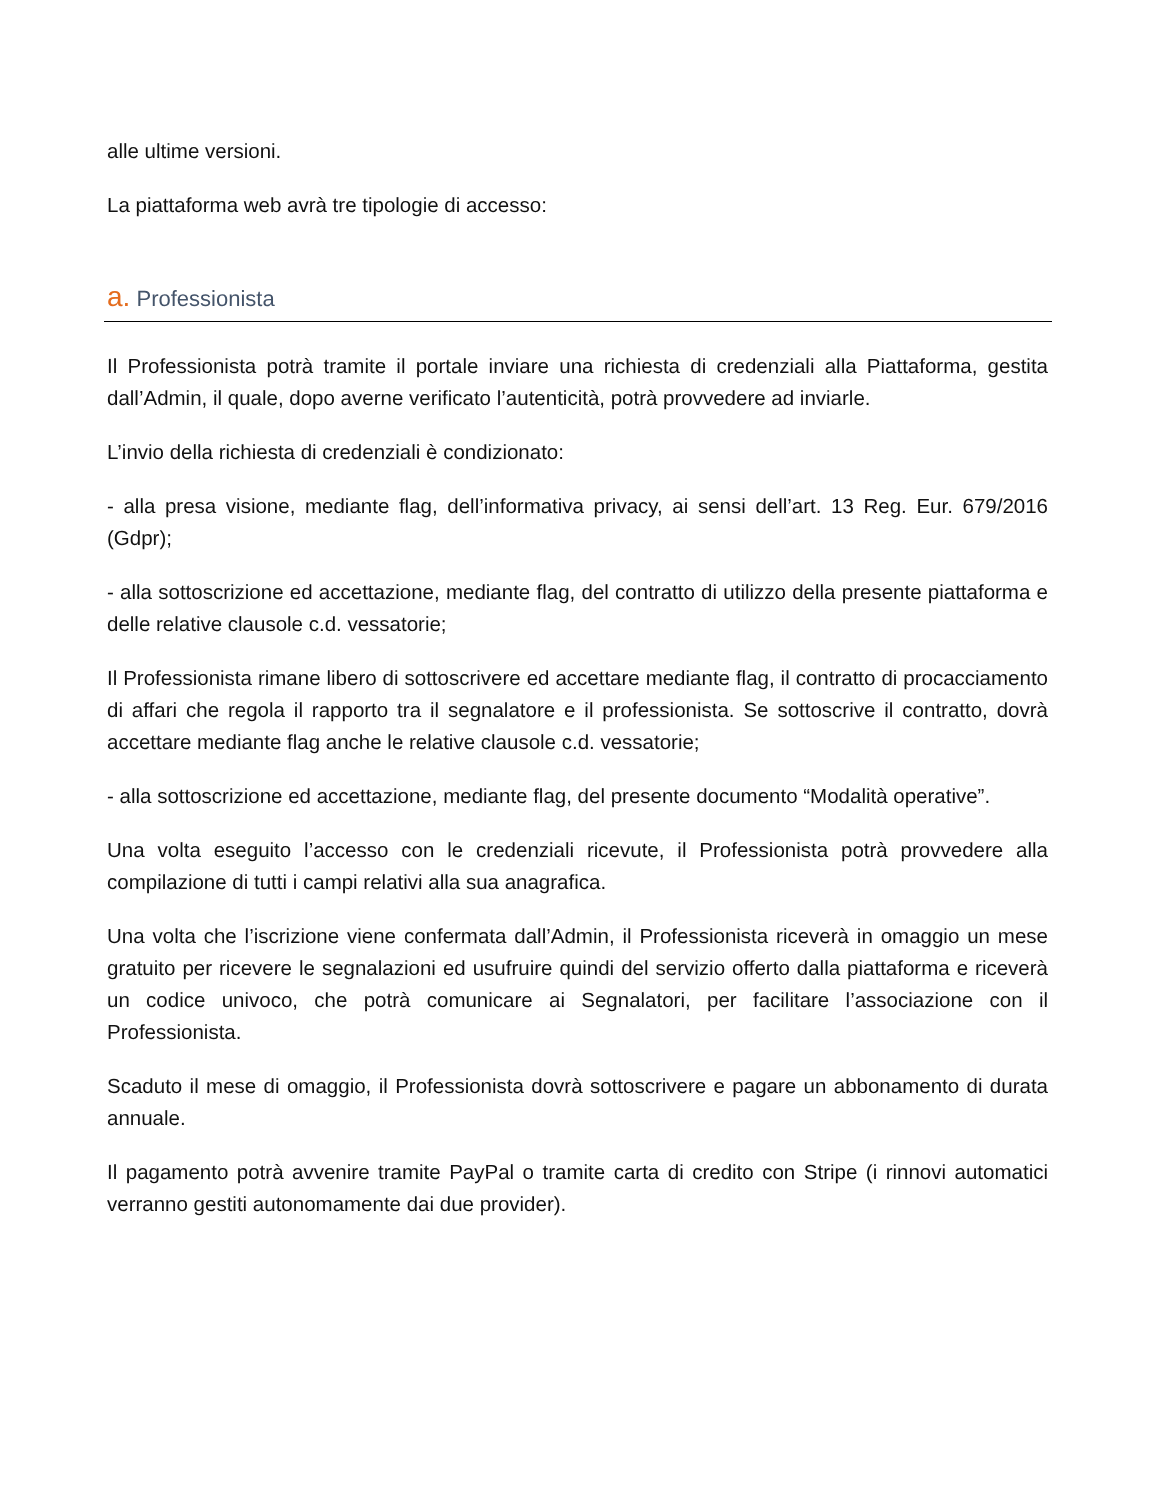alle ultime versioni.
La piattaforma web avrà tre tipologie di accesso:
a. Professionista
Il Professionista potrà tramite il portale inviare una richiesta di credenziali alla Piattaforma, gestita dall’Admin, il quale, dopo averne verificato l’autenticità, potrà provvedere ad inviarle.
L’invio della richiesta di credenziali è condizionato:
- alla presa visione, mediante flag, dell’informativa privacy, ai sensi dell’art. 13 Reg. Eur. 679/2016 (Gdpr);
- alla sottoscrizione ed accettazione, mediante flag, del contratto di utilizzo della presente piattaforma e delle relative clausole c.d. vessatorie;
Il Professionista rimane libero di sottoscrivere ed accettare mediante flag, il contratto di procacciamento di affari che regola il rapporto tra il segnalatore e il professionista. Se sottoscrive il contratto, dovrà accettare mediante flag anche le relative clausole c.d. vessatorie;
- alla sottoscrizione ed accettazione, mediante flag, del presente documento “Modalità operative”.
Una volta eseguito l’accesso con le credenziali ricevute, il Professionista potrà provvedere alla compilazione di tutti i campi relativi alla sua anagrafica.
Una volta che l’iscrizione viene confermata dall’Admin, il Professionista riceverà in omaggio un mese gratuito per ricevere le segnalazioni ed usufruire quindi del servizio offerto dalla piattaforma e riceverà un codice univoco, che potrà comunicare ai Segnalatori, per facilitare l’associazione con il Professionista.
Scaduto il mese di omaggio, il Professionista dovrà sottoscrivere e pagare un abbonamento di durata annuale.
Il pagamento potrà avvenire tramite PayPal o tramite carta di credito con Stripe (i rinnovi automatici verranno gestiti autonomamente dai due provider).